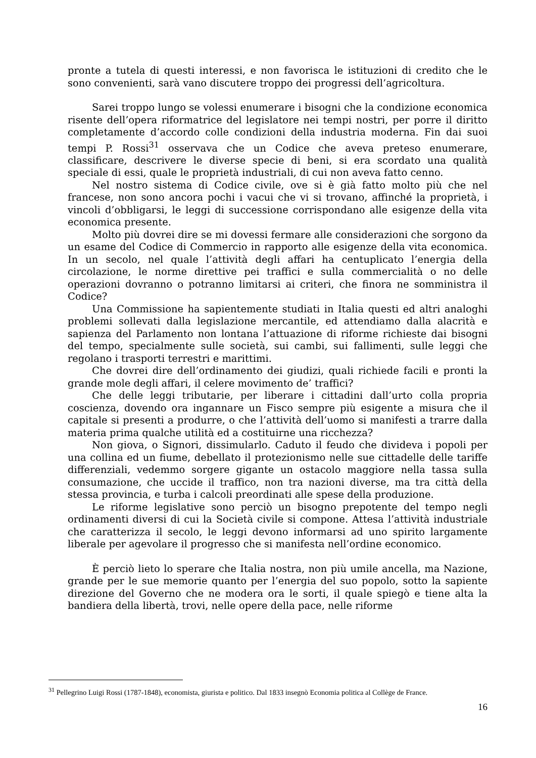pronte a tutela di questi interessi, e non favorisca le istituzioni di credito che le sono convenienti, sarà vano discutere troppo dei progressi dell’agricoltura.
Sarei troppo lungo se volessi enumerare i bisogni che la condizione economica risente dell’opera riformatrice del legislatore nei tempi nostri, per porre il diritto completamente d’accordo colle condizioni della industria moderna. Fin dai suoi tempi P. Rossi<sup>31</sup> osservava che un Codice che aveva preteso enumerare, classificare, descrivere le diverse specie di beni, si era scordato una qualità speciale di essi, quale le proprietà industriali, di cui non aveva fatto cenno.
Nel nostro sistema di Codice civile, ove si è già fatto molto più che nel francese, non sono ancora pochi i vacui che vi si trovano, affinché la proprietà, i vincoli d’obbligarsi, le leggi di successione corrispondano alle esigenze della vita economica presente.
Molto più dovrei dire se mi dovessi fermare alle considerazioni che sorgono da un esame del Codice di Commercio in rapporto alle esigenze della vita economica. In un secolo, nel quale l’attività degli affari ha centuplicato l’energia della circolazione, le norme direttive pei traffici e sulla commercialità o no delle operazioni dovranno o potranno limitarsi ai criteri, che finora ne somministra il Codice?
Una Commissione ha sapientemente studiati in Italia questi ed altri analoghi problemi sollevati dalla legislazione mercantile, ed attendiamo dalla alacrità e sapienza del Parlamento non lontana l’attuazione di riforme richieste dai bisogni del tempo, specialmente sulle società, sui cambi, sui fallimenti, sulle leggi che regolano i trasporti terrestri e marittimi.
Che dovrei dire dell’ordinamento dei giudizi, quali richiede facili e pronti la grande mole degli affari, il celere movimento de’ traffici?
Che delle leggi tributarie, per liberare i cittadini dall’urto colla propria coscienza, dovendo ora ingannare un Fisco sempre più esigente a misura che il capitale si presenti a produrre, o che l’attività dell’uomo si manifesti a trarre dalla materia prima qualche utilità ed a costituirne una ricchezza?
Non giova, o Signori, dissimularlo. Caduto il feudo che divideva i popoli per una collina ed un fiume, debellato il protezionismo nelle sue cittadelle delle tariffe differenziali, vedemmo sorgere gigante un ostacolo maggiore nella tassa sulla consumazione, che uccide il traffico, non tra nazioni diverse, ma tra città della stessa provincia, e turba i calcoli preordinati alle spese della produzione.
Le riforme legislative sono perciò un bisogno prepotente del tempo negli ordinamenti diversi di cui la Società civile si compone. Attesa l’attività industriale che caratterizza il secolo, le leggi devono informarsi ad uno spirito largamente liberale per agevolare il progresso che si manifesta nell’ordine economico.
È perciò lieto lo sperare che Italia nostra, non più umile ancella, ma Nazione, grande per le sue memorie quanto per l’energia del suo popolo, sotto la sapiente direzione del Governo che ne modera ora le sorti, il quale spiegò e tiene alta la bandiera della libertà, trovi, nelle opere della pace, nelle riforme
<sup>31</sup> Pellegrino Luigi Rossi (1787-1848), economista, giurista e politico. Dal 1833 insegnò Economia politica al Collège de France.
16